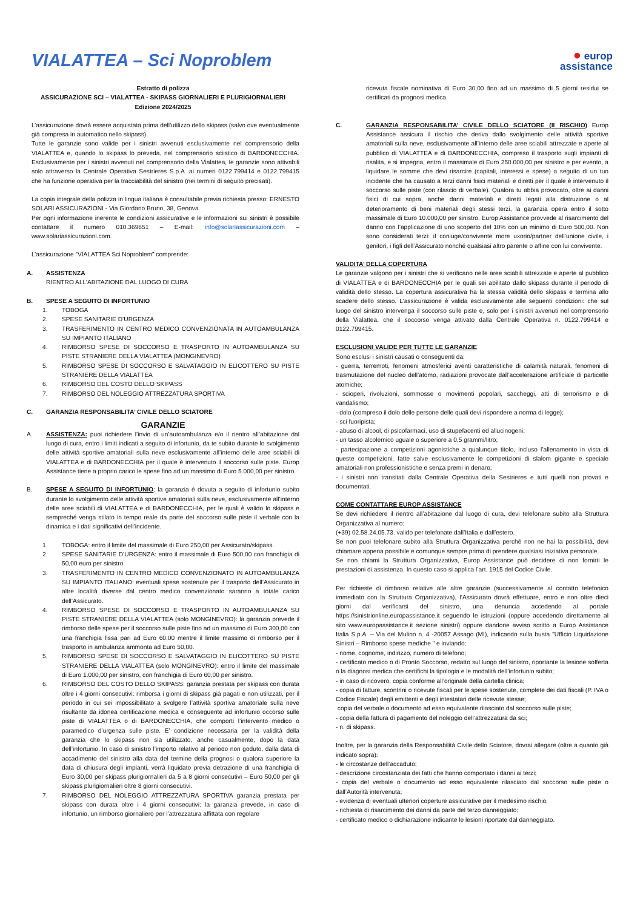VIALATTEA – Sci Noproblem
● europ
assistance
Estratto di polizza
ASSICURAZIONE SCI – VIALATTEA - SKIPASS GIORNALIERI E PLURIGIORNALIERI
Edizione 2024/2025
L’assicurazione dovrà essere acquistata prima dell’utilizzo dello skipass (salvo ove eventualmente già compresa in automatico nello skipass).
Tutte le garanzie sono valide per i sinistri avvenuti esclusivamente nel comprensorio della VIALATTEA e, quando lo skipass lo preveda, nel comprensorio sciistico di BARDONECCHIA. Esclusivamente per i sinistri avvenuti nel comprensorio della Vialattea, le garanzie sono attivabili solo attraverso la Centrale Operativa Sestrieres S.p.A. ai numeri 0122.799414 e 0122.799415 che ha funzione operativa per la tracciabilità del sinistro (nei termini di seguito precisati).
La copia integrale della polizza in lingua italiana è consultabile previa richiesta presso: ERNESTO SOLARI ASSICURAZIONI - Via Giordano Bruno, 38, Genova.
Per ogni informazione inerente le condizioni assicurative e le informazioni sui sinistri è possibile contattare il numero 010.369651 – E-mail: info@solariassicurazioni.com – www.solariassicurazioni.com.
L’assicurazione “VIALATTEA Sci Noproblem” comprende:
A. ASSISTENZA
RIENTRO ALL’ABITAZIONE DAL LUOGO DI CURA
B. SPESE A SEGUITO DI INFORTUNIO
1. TOBOGA
2. SPESE SANITARIE D’URGENZA
3. TRASFERIMENTO IN CENTRO MEDICO CONVENZIONATA IN AUTOAMBULANZA SU IMPIANTO ITALIANO
4. RIMBORSO SPESE DI SOCCORSO E TRASPORTO IN AUTOAMBULANZA SU PISTE STRANIERE DELLA VIALATTEA (MONGINEVRO)
5. RIMBORSO SPESE DI SOCCORSO E SALVATAGGIO IN ELICOTTERO SU PISTE STRANIERE DELLA VIALATTEA
6. RIMBORSO DEL COSTO DELLO SKIPASS
7. RIMBORSO DEL NOLEGGIO ATTREZZATURA SPORTIVA
C. GARANZIA RESPONSABILITA’ CIVILE DELLO SCIATORE
GARANZIE
A. ASSISTENZA: puoi richiedere l’invio di un’autoambulanza e/o il rientro all’abitazione dal luogo di cura, entro i limiti indicati a seguito di infortunio, da te subito durante lo svolgimento delle attività sportive amatoriali sulla neve esclusivamente all’interno delle aree sciabili di VIALATTEA e di BARDONECCHIA per il quale è intervenuto il soccorso sulle piste. Europ Assistance tiene a proprio carico le spese fino ad un massimo di Euro 5.000,00 per sinistro.
B. SPESE A SEGUITO DI INFORTUNIO: la garanzia è dovuta a seguito di infortunio subito durante lo svolgimento delle attività sportive amatoriali sulla neve, esclusivamente all’interno delle aree sciabili di VIALATTEA e di BARDONECCHIA, per le quali è valido lo skipass e sempreché venga stilato in tempo reale da parte del soccorso sulle piste il verbale con la dinamica e i dati significativi dell’incidente.
1. TOBOGA: entro il limite del massimale di Euro 250,00 per Assicurato/skipass.
2. SPESE SANITARIE D’URGENZA: entro il massimale di Euro 500,00 con franchigia di 50,00 euro per sinistro.
3. TRASFERIMENTO IN CENTRO MEDICO CONVENZIONATO IN AUTOAMBULANZA SU IMPIANTO ITALIANO: eventuali spese sostenute per il trasporto dell’Assicurato in altre località diverse dal centro medico convenzionato saranno a totale carico dell’Assicurato.
4. RIMBORSO SPESE DI SOCCORSO E TRASPORTO IN AUTOAMBULANZA SU PISTE STRANIERE DELLA VIALATTEA (solo MONGINEVRO): la garanzia prevede il rimborso delle spese per il soccorso sulle piste fino ad un massimo di Euro 300,00 con una franchigia fissa pari ad Euro 60,00 mentre il limite massimo di rimborso per il trasporto in ambulanza ammonta ad Euro 50,00.
5. RIMBORSO SPESE DI SOCCORSO E SALVATAGGIO IN ELICOTTERO SU PISTE STRANIERE DELLA VIALATTEA (solo MONGINEVRO): entro il limite del massimale di Euro 1.000,00 per sinistro, con franchigia di Euro 60,00 per sinistro.
6. RIMBORSO DEL COSTO DELLO SKIPASS: garanzia prestata per skipass con durata oltre i 4 giorni consecutivi: rimborsa i giorni di skipass già pagati e non utilizzati, per il periodo in cui sei impossibilitato a svolgere l’attività sportiva amatoriale sulla neve risultante da idonea certificazione medica e conseguente ad infortunio occorso sulle piste di VIALATTEA o di BARDONECCHIA, che comporti l’intervento medico o paramedico d’urgenza sulle piste. E’ condizione necessaria per la validità della garanzia che lo skipass non sia utilizzato, anche casualmente, dopo la data dell’infortunio. In caso di sinistro l’importo relativo al periodo non goduto, dalla data di accadimento del sinistro alla data del termine della prognosi o qualora superiore la data di chiusura degli impianti, verrà liquidato previa detrazione di una franchigia di Euro 30,00 per skipass plurigiornalieri da 5 a 8 giorni consecutivi – Euro 50,00 per gli skipass plurigiornalieri oltre 8 giorni consecutivi.
7. RIMBORSO DEL NOLEGGIO ATTREZZATURA SPORTIVA garanzia prestata per skipass con durata oltre i 4 giorni consecutivi: la garanzia prevede, in caso di infortunio, un rimborso giornaliero per l’attrezzatura affittata con regolare
ricevuta fiscale nominativa di Euro 30,00 fino ad un massimo di 5 giorni residui se certificati da prognosi medica.
C. GARANZIA RESPONSABILITA’ CIVILE DELLO SCIATORE (II RISCHIO) Europ Assistance assicura il rischio che deriva dallo svolgimento delle attività sportive amatoriali sulla neve, esclusivamente all’interno delle aree sciabili attrezzate e aperte al pubblico di VIALATTEA e di BARDONECCHIA, compreso il trasporto sugli impianti di risalita, e si impegna, entro il massimale di Euro 250.000,00 per sinistro e per evento, a liquidare le somme che devi risarcire (capitali, interessi e spese) a seguito di un tuo incidente che ha causato a terzi danni fisici materiali e diretti per il quale è intervenuto il soccorso sulle piste (con rilascio di verbale). Qualora tu abbia provocato, oltre ai danni fisici di cui sopra, anche danni materiali e diretti legati alla distruzione o al deterioramento di beni materiali degli stessi terzi, la garanzia opera entro il sotto massimale di Euro 10.000,00 per sinistro. Europ Assistance provvede al risarcimento del danno con l’applicazione di uno scoperto del 10% con un minimo di Euro 500,00. Non sono considerati terzi: il coniuge/convivente more uxorio/partner dell’unione civile, i genitori, i figli dell’Assicurato nonché qualsiasi altro parente o affine con lui convivente.
VALIDITA’ DELLA COPERTURA
Le garanzie valgono per i sinistri che si verificano nelle aree sciabili attrezzate e aperte al pubblico di VIALATTEA e di BARDONECCHIA per le quali sei abilitato dallo skipass durante il periodo di validità dello stesso. La copertura assicurativa ha la stessa validità dello skipass e termina allo scadere dello stesso. L’assicurazione è valida esclusivamente alle seguenti condizioni: che sul luogo del sinistro intervenga il soccorso sulle piste e, solo per i sinistri avvenuti nel comprensorio della Vialattea, che il soccorso venga attivato dalla Centrale Operativa n. 0122.799414 e 0122.799415.
ESCLUSIONI VALIDE PER TUTTE LE GARANZIE
Sono esclusi i sinistri causati o conseguenti da:
- guerra, terremoti, fenomeni atmosferici aventi caratteristiche di calamità naturali, fenomeni di trasmutazione del nucleo dell’atomo, radiazioni provocate dall’accelerazione artificiale di particelle atomiche;
- scioperi, rivoluzioni, sommosse o movimenti popolari, saccheggi, atti di terrorismo e di vandalismo;
- dolo (compreso il dolo delle persone delle quali devi rispondere a norma di legge);
- sci fuoripista;
- abuso di alcool, di psicofarmaci, uso di stupefacenti ed allucinogeni;
- un tasso alcolemico uguale o superiore a 0,5 grammi/litro;
- partecipazione a competizioni agonistiche a qualunque titolo, incluso l’allenamento in vista di queste competizioni, fatte salve esclusivamente le competizioni di slalom gigante e speciale amatoriali non professionistiche e senza premi in denaro;
- i sinistri non transitati dalla Centrale Operativa della Sestrieres e tutti quelli non provati e documentati.
COME CONTATTARE EUROP ASSISTANCE
Se devi richiedere il rientro all’abitazione dal luogo di cura, devi telefonare subito alla Struttura Organizzativa al numero:
(+39) 02.58.24.05.73. valido per telefonate dall’Italia e dall’estero.
Se non puoi telefonare subito alla Struttura Organizzativa perché non ne hai la possibilità, devi chiamare appena possibile e comunque sempre prima di prendere qualsiasi iniziativa personale.
Se non chiami la Struttura Organizzativa, Europ Assistance può decidere di non fornirti le prestazioni di assistenza. In questo caso si applica l’art. 1915 del Codice Civile.
Per richieste di rimborso relative alle altre garanzie (successivamente al contatto telefonico immediato con la Struttura Organizzativa), l’Assicurato dovrà effettuare, entro e non oltre dieci giorni dal verificarsi del sinistro, una denuncia accedendo al portale https://sinistrionline.europassistance.it seguendo le istruzioni (oppure accedendo direttamente al sito www.europassistance.it sezione sinistri) oppure dandone avviso scritto a Europ Assistance Italia S.p.A. – Via del Mulino n. 4 -20057 Assago (MI), indicando sulla busta "Ufficio Liquidazione Sinistri – Rimborso spese mediche " e inviando:
- nome, cognome, indirizzo, numero di telefono;
- certificato medico o di Pronto Soccorso, redatto sul luogo del sinistro, riportante la lesione sofferta o la diagnosi medica che certifichi la tipologia e le modalità dell’infortunio subito;
- in caso di ricovero, copia conforme all’originale della cartella clinica;
- copia di fatture, scontrini o ricevute fiscali per le spese sostenute, complete dei dati fiscali (P. IVA o Codice Fiscale) degli emittenti e degli intestatari delle ricevute stesse;
copia del verbale o documento ad esso equivalente rilasciato dal soccorso sulle piste;
- copia della fattura di pagamento del noleggio dell’attrezzatura da sci;
- n. di skipass.
Inoltre, per la garanzia della Responsabilità Civile dello Sciatore, dovrai allegare (oltre a quanto già indicato sopra):
- le circostanze dell’accaduto;
- descrizione circostanziata dei fatti che hanno comportato i danni ai terzi;
- copia del verbale o documento ad esso equivalente rilasciato dal soccorso sulle piste o dall’Autorità intervenuta;
- evidenza di eventuali ulteriori coperture assicurative per il medesimo rischio;
- richiesta di risarcimento dei danni da parte del terzo danneggiato;
- certificato medico o dichiarazione indicante le lesioni riportate dal danneggiato.